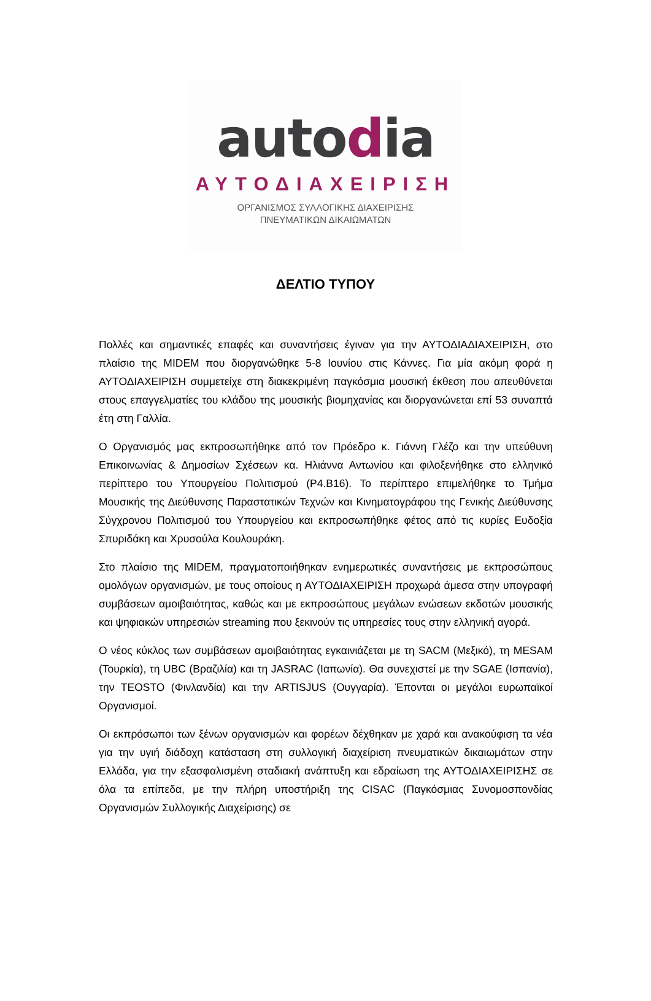autodia
ΑΥΤΟΔΙΑΧΕΙΡΙΣΗ
ΟΡΓΑΝΙΣΜΟΣ ΣΥΛΛΟΓΙΚΗΣ ΔΙΑΧΕΙΡΙΣΗΣ
ΠΝΕΥΜΑΤΙΚΩΝ ΔΙΚΑΙΩΜΑΤΩΝ
ΔΕΛΤΙΟ ΤΥΠΟΥ
Πολλές και σημαντικές επαφές και συναντήσεις έγιναν για την ΑΥΤΟΔΙΑΔΙΑΧΕΙΡΙΣΗ, στο πλαίσιο της MIDEM που διοργανώθηκε 5-8 Ιουνίου στις Κάννες. Για μία ακόμη φορά η ΑΥΤΟΔΙΑΧΕΙΡΙΣΗ συμμετείχε στη διακεκριμένη παγκόσμια μουσική έκθεση που απευθύνεται στους επαγγελματίες του κλάδου της μουσικής βιομηχανίας και διοργανώνεται επί 53 συναπτά έτη στη Γαλλία.
Ο Οργανισμός μας εκπροσωπήθηκε από τον Πρόεδρο κ. Γιάννη Γλέζο και την υπεύθυνη Επικοινωνίας & Δημοσίων Σχέσεων κα. Ηλιάννα Αντωνίου και φιλοξενήθηκε στο ελληνικό περίπτερο του Υπουργείου Πολιτισμού (P4.B16). Το περίπτερο επιμελήθηκε το Τμήμα Μουσικής της Διεύθυνσης Παραστατικών Τεχνών και Κινηματογράφου της Γενικής Διεύθυνσης Σύγχρονου Πολιτισμού του Υπουργείου και εκπροσωπήθηκε φέτος από τις κυρίες Ευδοξία Σπυριδάκη και Χρυσούλα Κουλουράκη.
Στο πλαίσιο της MIDEM, πραγματοποιήθηκαν ενημερωτικές συναντήσεις με εκπροσώπους ομολόγων οργανισμών, με τους οποίους η ΑΥΤΟΔΙΑΧΕΙΡΙΣΗ προχωρά άμεσα στην υπογραφή συμβάσεων αμοιβαιότητας, καθώς και με εκπροσώπους μεγάλων ενώσεων εκδοτών μουσικής και ψηφιακών υπηρεσιών streaming που ξεκινούν τις υπηρεσίες τους στην ελληνική αγορά.
Ο νέος κύκλος των συμβάσεων αμοιβαιότητας εγκαινιάζεται με τη SACM (Μεξικό), τη MESAM (Τουρκία), τη UBC (Βραζιλία) και τη JASRAC (Ιαπωνία). Θα συνεχιστεί με την SGAE (Ισπανία), την TEOSTO (Φινλανδία) και την ARTISJUS (Ουγγαρία). Έπονται οι μεγάλοι ευρωπαϊκοί Οργανισμοί.
Οι εκπρόσωποι των ξένων οργανισμών και φορέων δέχθηκαν με χαρά και ανακούφιση τα νέα για την υγιή διάδοχη κατάσταση στη συλλογική διαχείριση πνευματικών δικαιωμάτων στην Ελλάδα, για την εξασφαλισμένη σταδιακή ανάπτυξη και εδραίωση της ΑΥΤΟΔΙΑΧΕΙΡΙΣΗΣ σε όλα τα επίπεδα, με την πλήρη υποστήριξη της CISAC (Παγκόσμιας Συνομοσπονδίας Οργανισμών Συλλογικής Διαχείρισης) σε